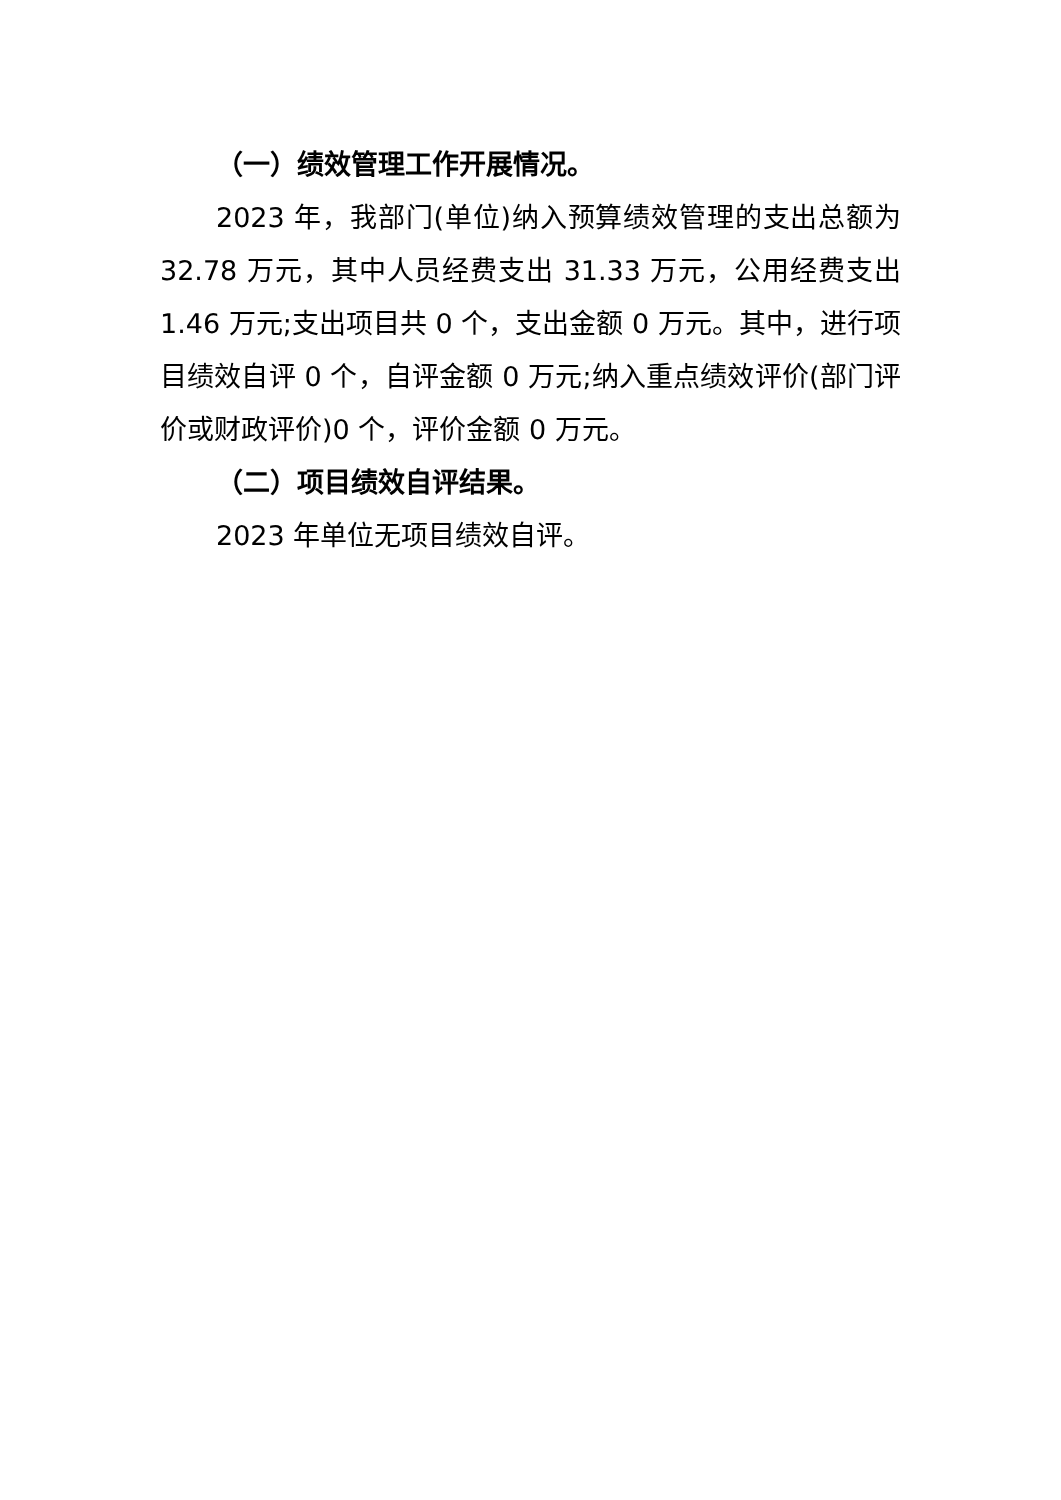（一）绩效管理工作开展情况。
2023 年，我部门(单位)纳入预算绩效管理的支出总额为 32.78 万元，其中人员经费支出 31.33 万元，公用经费支出 1.46 万元;支出项目共 0 个，支出金额 0 万元。其中，进行项目绩效自评 0 个，自评金额 0 万元;纳入重点绩效评价(部门评价或财政评价)0 个，评价金额 0 万元。
（二）项目绩效自评结果。
2023 年单位无项目绩效自评。